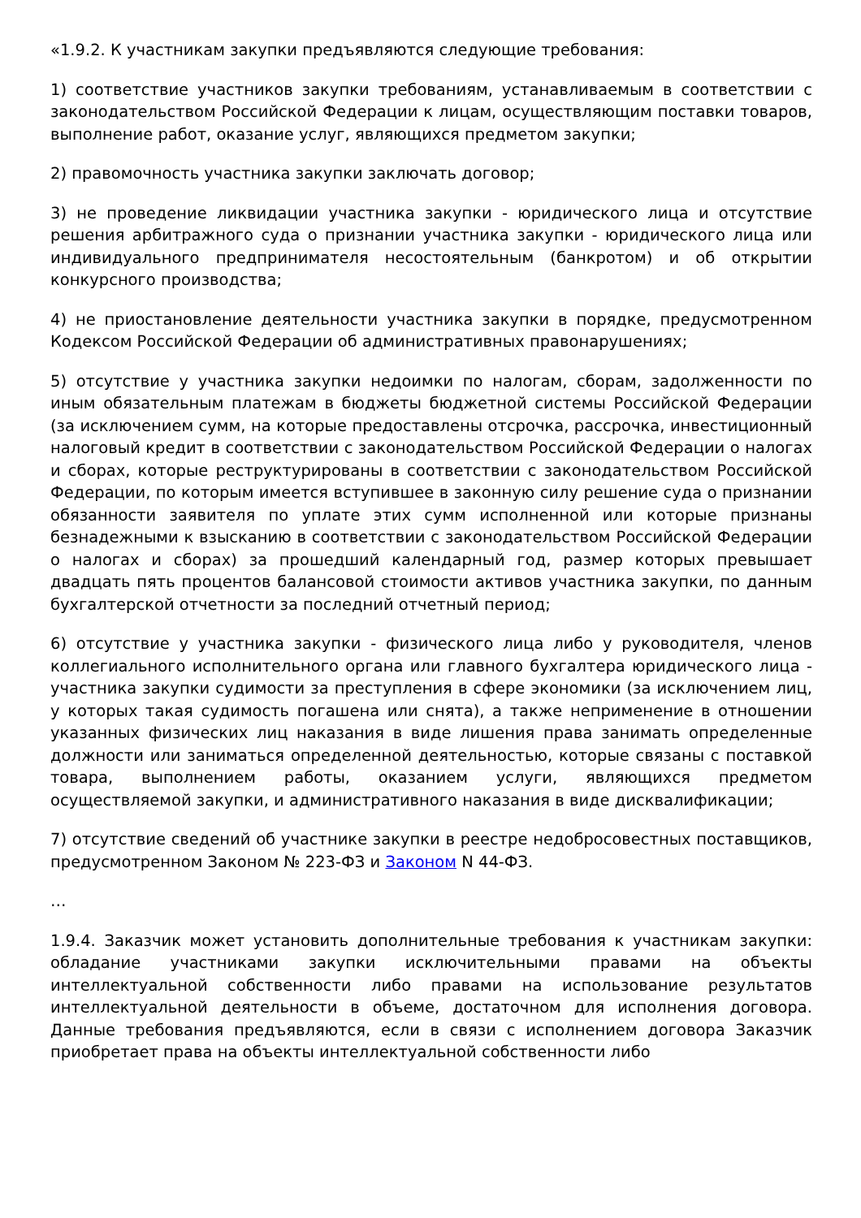«1.9.2. К участникам закупки предъявляются следующие требования:
1) соответствие участников закупки требованиям, устанавливаемым в соответствии с законодательством Российской Федерации к лицам, осуществляющим поставки товаров, выполнение работ, оказание услуг, являющихся предметом закупки;
2) правомочность участника закупки заключать договор;
3) не проведение ликвидации участника закупки - юридического лица и отсутствие решения арбитражного суда о признании участника закупки - юридического лица или индивидуального предпринимателя несостоятельным (банкротом) и об открытии конкурсного производства;
4) не приостановление деятельности участника закупки в порядке, предусмотренном Кодексом Российской Федерации об административных правонарушениях;
5) отсутствие у участника закупки недоимки по налогам, сборам, задолженности по иным обязательным платежам в бюджеты бюджетной системы Российской Федерации (за исключением сумм, на которые предоставлены отсрочка, рассрочка, инвестиционный налоговый кредит в соответствии с законодательством Российской Федерации о налогах и сборах, которые реструктурированы в соответствии с законодательством Российской Федерации, по которым имеется вступившее в законную силу решение суда о признании обязанности заявителя по уплате этих сумм исполненной или которые признаны безнадежными к взысканию в соответствии с законодательством Российской Федерации о налогах и сборах) за прошедший календарный год, размер которых превышает двадцать пять процентов балансовой стоимости активов участника закупки, по данным бухгалтерской отчетности за последний отчетный период;
6) отсутствие у участника закупки - физического лица либо у руководителя, членов коллегиального исполнительного органа или главного бухгалтера юридического лица - участника закупки судимости за преступления в сфере экономики (за исключением лиц, у которых такая судимость погашена или снята), а также неприменение в отношении указанных физических лиц наказания в виде лишения права занимать определенные должности или заниматься определенной деятельностью, которые связаны с поставкой товара, выполнением работы, оказанием услуги, являющихся предметом осуществляемой закупки, и административного наказания в виде дисквалификации;
7) отсутствие сведений об участнике закупки в реестре недобросовестных поставщиков, предусмотренном Законом № 223-ФЗ и Законом N 44-ФЗ.
…
1.9.4. Заказчик может установить дополнительные требования к участникам закупки: обладание участниками закупки исключительными правами на объекты интеллектуальной собственности либо правами на использование результатов интеллектуальной деятельности в объеме, достаточном для исполнения договора. Данные требования предъявляются, если в связи с исполнением договора Заказчик приобретает права на объекты интеллектуальной собственности либо